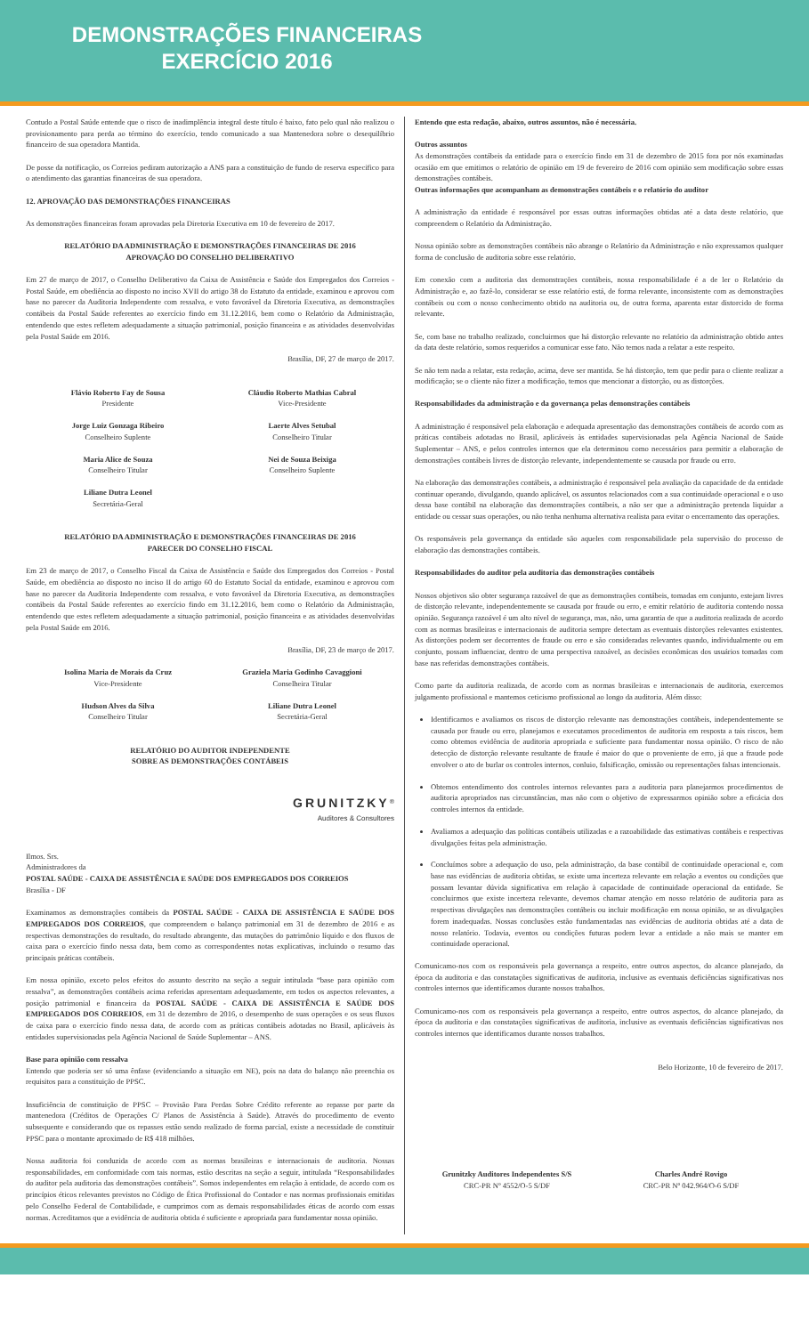DEMONSTRAÇÕES FINANCEIRAS
EXERCÍCIO 2016
Contudo a Postal Saúde entende que o risco de inadimplência integral deste título é baixo, fato pelo qual não realizou o provisionamento para perda ao término do exercício, tendo comunicado a sua Mantenedora sobre o desequilíbrio financeiro de sua operadora Mantida.
De posse da notificação, os Correios pediram autorização a ANS para a constituição de fundo de reserva especifico para o atendimento das garantias financeiras de sua operadora.
12. APROVAÇÃO DAS DEMONSTRAÇÕES FINANCEIRAS
As demonstrações financeiras foram aprovadas pela Diretoria Executiva em 10 de fevereiro de 2017.
RELATÓRIO DA ADMINISTRAÇÃO E DEMONSTRAÇÕES FINANCEIRAS DE 2016
APROVAÇÃO DO CONSELHO DELIBERATIVO
Em 27 de março de 2017, o Conselho Deliberativo da Caixa de Assistência e Saúde dos Empregados dos Correios - Postal Saúde, em obediência ao disposto no inciso XVII do artigo 38 do Estatuto da entidade, examinou e aprovou com base no parecer da Auditoria Independente com ressalva, e voto favorável da Diretoria Executiva, as demonstrações contábeis da Postal Saúde referentes ao exercício findo em 31.12.2016, bem como o Relatório da Administração, entendendo que estes refletem adequadamente a situação patrimonial, posição financeira e as atividades desenvolvidas pela Postal Saúde em 2016.
Brasília, DF, 27 de março de 2017.
Flávio Roberto Fay de Sousa
Presidente
Cláudio Roberto Mathias Cabral
Vice-Presidente
Jorge Luiz Gonzaga Ribeiro
Conselheiro Suplente
Laerte Alves Setubal
Conselheiro Titular
Maria Alice de Souza
Conselheiro Titular
Nei de Souza Beixiga
Conselheiro Suplente
Liliane Dutra Leonel
Secretária-Geral
RELATÓRIO DA ADMINISTRAÇÃO E DEMONSTRAÇÕES FINANCEIRAS DE 2016
PARECER DO CONSELHO FISCAL
Em 23 de março de 2017, o Conselho Fiscal da Caixa de Assistência e Saúde dos Empregados dos Correios - Postal Saúde, em obediência ao disposto no inciso II do artigo 60 do Estatuto Social da entidade, examinou e aprovou com base no parecer da Auditoria Independente com ressalva, e voto favorável da Diretoria Executiva, as demonstrações contábeis da Postal Saúde referentes ao exercício findo em 31.12.2016, bem como o Relatório da Administração, entendendo que estes refletem adequadamente a situação patrimonial, posição financeira e as atividades desenvolvidas pela Postal Saúde em 2016.
Brasília, DF, 23 de março de 2017.
Isolina Maria de Morais da Cruz
Vice-Presidente
Graziela Maria Godinho Cavaggioni
Conselheira Titular
Hudson Alves da Silva
Conselheiro Titular
Liliane Dutra Leonel
Secretária-Geral
RELATÓRIO DO AUDITOR INDEPENDENTE
SOBRE AS DEMONSTRAÇÕES CONTÁBEIS
GRUNITZKY<sup>®</sup>
Auditores & Consultores
Ilmos. Srs.
Administradores da
POSTAL SAÚDE - CAIXA DE ASSISTÊNCIA E SAÚDE DOS EMPREGADOS DOS CORREIOS
Brasília - DF
Examinamos as demonstrações contábeis da POSTAL SAÚDE - CAIXA DE ASSISTÊNCIA E SAÚDE DOS EMPREGADOS DOS CORREIOS, que compreendem o balanço patrimonial em 31 de dezembro de 2016 e as respectivas demonstrações do resultado, do resultado abrangente, das mutações do patrimônio líquido e dos fluxos de caixa para o exercício findo nessa data, bem como as correspondentes notas explicativas, incluindo o resumo das principais práticas contábeis.
Em nossa opinião, exceto pelos efeitos do assunto descrito na seção a seguir intitulada “base para opinião com ressalva”, as demonstrações contábeis acima referidas apresentam adequadamente, em todos os aspectos relevantes, a posição patrimonial e financeira da POSTAL SAÚDE - CAIXA DE ASSISTÊNCIA E SAÚDE DOS EMPREGADOS DOS CORREIOS, em 31 de dezembro de 2016, o desempenho de suas operações e os seus fluxos de caixa para o exercício findo nessa data, de acordo com as práticas contábeis adotadas no Brasil, aplicáveis às entidades supervisionadas pela Agência Nacional de Saúde Suplementar – ANS.
Base para opinião com ressalva
Entendo que poderia ser só uma ênfase (evidenciando a situação em NE), pois na data do balanço não preenchia os requisitos para a constituição de PPSC.
Insuficiência de constituição de PPSC – Provisão Para Perdas Sobre Crédito referente ao repasse por parte da mantenedora (Créditos de Operações C/ Planos de Assistência à Saúde). Através do procedimento de evento subsequente e considerando que os repasses estão sendo realizado de forma parcial, existe a necessidade de constituir PPSC para o montante aproximado de R$ 418 milhões.
Nossa auditoria foi conduzida de acordo com as normas brasileiras e internacionais de auditoria. Nossas responsabilidades, em conformidade com tais normas, estão descritas na seção a seguir, intitulada “Responsabilidades do auditor pela auditoria das demonstrações contábeis”. Somos independentes em relação à entidade, de acordo com os princípios éticos relevantes previstos no Código de Ética Profissional do Contador e nas normas profissionais emitidas pelo Conselho Federal de Contabilidade, e cumprimos com as demais responsabilidades éticas de acordo com essas normas. Acreditamos que a evidência de auditoria obtida é suficiente e apropriada para fundamentar nossa opinião.
Entendo que esta redação, abaixo, outros assuntos, não é necessária.
Outros assuntos
As demonstrações contábeis da entidade para o exercício findo em 31 de dezembro de 2015 fora por nós examinadas ocasião em que emitimos o relatório de opinião em 19 de fevereiro de 2016 com opinião sem modificação sobre essas demonstrações contábeis.
Outras informações que acompanham as demonstrações contábeis e o relatório do auditor
A administração da entidade é responsável por essas outras informações obtidas até a data deste relatório, que compreendem o Relatório da Administração.
Nossa opinião sobre as demonstrações contábeis não abrange o Relatório da Administração e não expressamos qualquer forma de conclusão de auditoria sobre esse relatório.
Em conexão com a auditoria das demonstrações contábeis, nossa responsabilidade é a de ler o Relatório da Administração e, ao fazê-lo, considerar se esse relatório está, de forma relevante, inconsistente com as demonstrações contábeis ou com o nosso conhecimento obtido na auditoria ou, de outra forma, aparenta estar distorcido de forma relevante.
Se, com base no trabalho realizado, concluirmos que há distorção relevante no relatório da administração obtido antes da data deste relatório, somos requeridos a comunicar esse fato. Não temos nada a relatar a este respeito.
Se não tem nada a relatar, esta redação, acima, deve ser mantida. Se há distorção, tem que pedir para o cliente realizar a modificação; se o cliente não fizer a modificação, temos que mencionar a distorção, ou as distorções.
Responsabilidades da administração e da governança pelas demonstrações contábeis
A administração é responsável pela elaboração e adequada apresentação das demonstrações contábeis de acordo com as práticas contábeis adotadas no Brasil, aplicáveis às entidades supervisionadas pela Agência Nacional de Saúde Suplementar – ANS, e pelos controles internos que ela determinou como necessários para permitir a elaboração de demonstrações contábeis livres de distorção relevante, independentemente se causada por fraude ou erro.
Na elaboração das demonstrações contábeis, a administração é responsável pela avaliação da capacidade de da entidade continuar operando, divulgando, quando aplicável, os assuntos relacionados com a sua continuidade operacional e o uso dessa base contábil na elaboração das demonstrações contábeis, a não ser que a administração pretenda liquidar a entidade ou cessar suas operações, ou não tenha nenhuma alternativa realista para evitar o encerramento das operações.
Os responsáveis pela governança da entidade são aqueles com responsabilidade pela supervisão do processo de elaboração das demonstrações contábeis.
Responsabilidades do auditor pela auditoria das demonstrações contábeis
Nossos objetivos são obter segurança razoável de que as demonstrações contábeis, tomadas em conjunto, estejam livres de distorção relevante, independentemente se causada por fraude ou erro, e emitir relatório de auditoria contendo nossa opinião. Segurança razoável é um alto nível de segurança, mas, não, uma garantia de que a auditoria realizada de acordo com as normas brasileiras e internacionais de auditoria sempre detectam as eventuais distorções relevantes existentes. As distorções podem ser decorrentes de fraude ou erro e são consideradas relevantes quando, individualmente ou em conjunto, possam influenciar, dentro de uma perspectiva razoável, as decisões econômicas dos usuários tomadas com base nas referidas demonstrações contábeis.
Como parte da auditoria realizada, de acordo com as normas brasileiras e internacionais de auditoria, exercemos julgamento profissional e mantemos ceticismo profissional ao longo da auditoria. Além disso:
Identificamos e avaliamos os riscos de distorção relevante nas demonstrações contábeis, independentemente se causada por fraude ou erro, planejamos e executamos procedimentos de auditoria em resposta a tais riscos, bem como obtemos evidência de auditoria apropriada e suficiente para fundamentar nossa opinião. O risco de não detecção de distorção relevante resultante de fraude é maior do que o proveniente de erro, já que a fraude pode envolver o ato de burlar os controles internos, conluio, falsificação, omissão ou representações falsas intencionais.
Obtemos entendimento dos controles internos relevantes para a auditoria para planejarmos procedimentos de auditoria apropriados nas circunstâncias, mas não com o objetivo de expressarmos opinião sobre a eficácia dos controles internos da entidade.
Avaliamos a adequação das políticas contábeis utilizadas e a razoabilidade das estimativas contábeis e respectivas divulgações feitas pela administração.
Concluímos sobre a adequação do uso, pela administração, da base contábil de continuidade operacional e, com base nas evidências de auditoria obtidas, se existe uma incerteza relevante em relação a eventos ou condições que possam levantar dúvida significativa em relação à capacidade de continuidade operacional da entidade. Se concluirmos que existe incerteza relevante, devemos chamar atenção em nosso relatório de auditoria para as respectivas divulgações nas demonstrações contábeis ou incluir modificação em nossa opinião, se as divulgações forem inadequadas. Nossas conclusões estão fundamentadas nas evidências de auditoria obtidas até a data de nosso relatório. Todavia, eventos ou condições futuras podem levar a entidade a não mais se manter em continuidade operacional.
Comunicamo-nos com os responsáveis pela governança a respeito, entre outros aspectos, do alcance planejado, da época da auditoria e das constatações significativas de auditoria, inclusive as eventuais deficiências significativas nos controles internos que identificamos durante nossos trabalhos.
Comunicamo-nos com os responsáveis pela governança a respeito, entre outros aspectos, do alcance planejado, da época da auditoria e das constatações significativas de auditoria, inclusive as eventuais deficiências significativas nos controles internos que identificamos durante nossos trabalhos.
Belo Horizonte, 10 de fevereiro de 2017.
Grunitzky Auditores Independentes S/S
CRC-PR Nº 4552/O-5 S/DF
Charles André Rovigo
CRC-PR Nº 042.964/O-6 S/DF